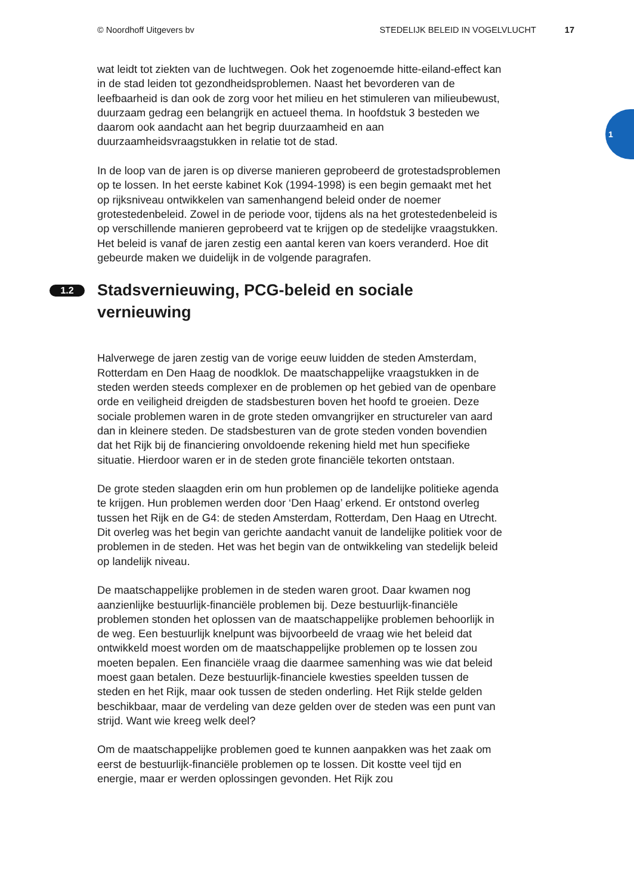© Noordhoff Uitgevers bv STEDELIJK BELEID IN VOGELVLUCHT 17
1
wat leidt tot ziekten van de luchtwegen. Ook het zogenoemde hitte-eiland-effect kan in de stad leiden tot gezondheidsproblemen. Naast het bevorderen van de leefbaarheid is dan ook de zorg voor het milieu en het stimuleren van milieubewust, duurzaam gedrag een belangrijk en actueel thema. In hoofdstuk 3 besteden we daarom ook aandacht aan het begrip duurzaamheid en aan duurzaamheidsvraagstukken in relatie tot de stad.
In de loop van de jaren is op diverse manieren geprobeerd de grotestadsproblemen op te lossen. In het eerste kabinet Kok (1994-1998) is een begin gemaakt met het op rijksniveau ontwikkelen van samenhangend beleid onder de noemer grotestedenbeleid. Zowel in de periode voor, tijdens als na het grotestedenbeleid is op verschillende manieren geprobeerd vat te krijgen op de stedelijke vraagstukken. Het beleid is vanaf de jaren zestig een aantal keren van koers veranderd. Hoe dit gebeurde maken we duidelijk in de volgende paragrafen.
1.2 Stadsvernieuwing, PCG-beleid en sociale vernieuwing
Halverwege de jaren zestig van de vorige eeuw luidden de steden Amsterdam, Rotterdam en Den Haag de noodklok. De maatschappelijke vraagstukken in de steden werden steeds complexer en de problemen op het gebied van de openbare orde en veiligheid dreigden de stadsbesturen boven het hoofd te groeien. Deze sociale problemen waren in de grote steden omvangrijker en structureler van aard dan in kleinere steden. De stadsbesturen van de grote steden vonden bovendien dat het Rijk bij de financiering onvoldoende rekening hield met hun specifieke situatie. Hierdoor waren er in de steden grote financiële tekorten ontstaan.
De grote steden slaagden erin om hun problemen op de landelijke politieke agenda te krijgen. Hun problemen werden door ‘Den Haag’ erkend. Er ontstond overleg tussen het Rijk en de G4: de steden Amsterdam, Rotterdam, Den Haag en Utrecht. Dit overleg was het begin van gerichte aandacht vanuit de landelijke politiek voor de problemen in de steden. Het was het begin van de ontwikkeling van stedelijk beleid op landelijk niveau.
De maatschappelijke problemen in de steden waren groot. Daar kwamen nog aanzienlijke bestuurlijk-financiële problemen bij. Deze bestuurlijk-financiële problemen stonden het oplossen van de maatschappelijke problemen behoorlijk in de weg. Een bestuurlijk knelpunt was bijvoorbeeld de vraag wie het beleid dat ontwikkeld moest worden om de maatschappelijke problemen op te lossen zou moeten bepalen. Een financiële vraag die daarmee samenhing was wie dat beleid moest gaan betalen. Deze bestuurlijk-financiele kwesties speelden tussen de steden en het Rijk, maar ook tussen de steden onderling. Het Rijk stelde gelden beschikbaar, maar de verdeling van deze gelden over de steden was een punt van strijd. Want wie kreeg welk deel?
Om de maatschappelijke problemen goed te kunnen aanpakken was het zaak om eerst de bestuurlijk-financiële problemen op te lossen. Dit kostte veel tijd en energie, maar er werden oplossingen gevonden. Het Rijk zou